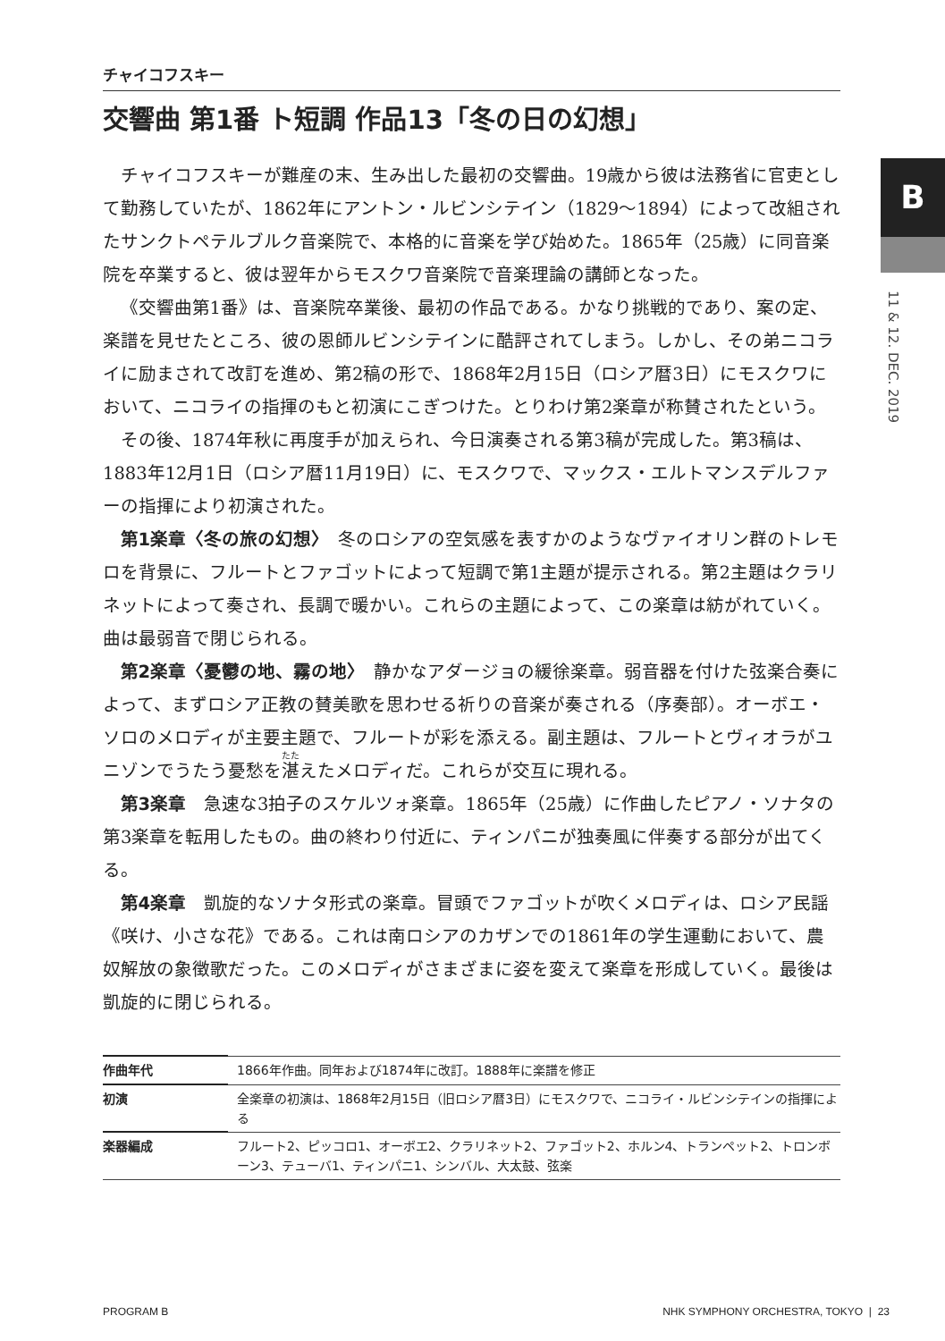B
11 & 12. DEC. 2019
チャイコフスキー
交響曲 第1番 ト短調 作品13「冬の日の幻想」
チャイコフスキーが難産の末、生み出した最初の交響曲。19歳から彼は法務省に官吏として勤務していたが、1862年にアントン・ルビンシテイン（1829〜1894）によって改組されたサンクトペテルブルク音楽院で、本格的に音楽を学び始めた。1865年（25歳）に同音楽院を卒業すると、彼は翌年からモスクワ音楽院で音楽理論の講師となった。
《交響曲第1番》は、音楽院卒業後、最初の作品である。かなり挑戦的であり、案の定、楽譜を見せたところ、彼の恩師ルビンシテインに酷評されてしまう。しかし、その弟ニコライに励まされて改訂を進め、第2稿の形で、1868年2月15日（ロシア暦3日）にモスクワにおいて、ニコライの指揮のもと初演にこぎつけた。とりわけ第2楽章が称賛されたという。
その後、1874年秋に再度手が加えられ、今日演奏される第3稿が完成した。第3稿は、1883年12月1日（ロシア暦11月19日）に、モスクワで、マックス・エルトマンスデルファーの指揮により初演された。
第1楽章〈冬の旅の幻想〉　冬のロシアの空気感を表すかのようなヴァイオリン群のトレモロを背景に、フルートとファゴットによって短調で第1主題が提示される。第2主題はクラリネットによって奏され、長調で暖かい。これらの主題によって、この楽章は紡がれていく。曲は最弱音で閉じられる。
第2楽章〈憂鬱の地、霧の地〉　静かなアダージョの緩徐楽章。弱音器を付けた弦楽合奏によって、まずロシア正教の賛美歌を思わせる祈りの音楽が奏される（序奏部）。オーボエ・ソロのメロディが主要主題で、フルートが彩を添える。副主題は、フルートとヴィオラがユニゾンでうたう憂愁を湛えたメロディだ。これらが交互に現れる。
第3楽章　急速な3拍子のスケルツォ楽章。1865年（25歳）に作曲したピアノ・ソナタの第3楽章を転用したもの。曲の終わり付近に、ティンパニが独奏風に伴奏する部分が出てくる。
第4楽章　凱旋的なソナタ形式の楽章。冒頭でファゴットが吹くメロディは、ロシア民謡《咲け、小さな花》である。これは南ロシアのカザンでの1861年の学生運動において、農奴解放の象徴歌だった。このメロディがさまざまに姿を変えて楽章を形成していく。最後は凱旋的に閉じられる。
| 作曲年代 | 1866年作曲。同年および1874年に改訂。1888年に楽譜を修正 |
| 初演 | 全楽章の初演は、1868年2月15日（旧ロシア暦3日）にモスクワで、ニコライ・ルビンシテインの指揮による |
| 楽器編成 | フルート2、ピッコロ1、オーボエ2、クラリネット2、ファゴット2、ホルン4、トランペット2、トロンボーン3、テューバ1、ティンパニ1、シンバル、大太鼓、弦楽 |
PROGRAM B NHK SYMPHONY ORCHESTRA, TOKYO | 23